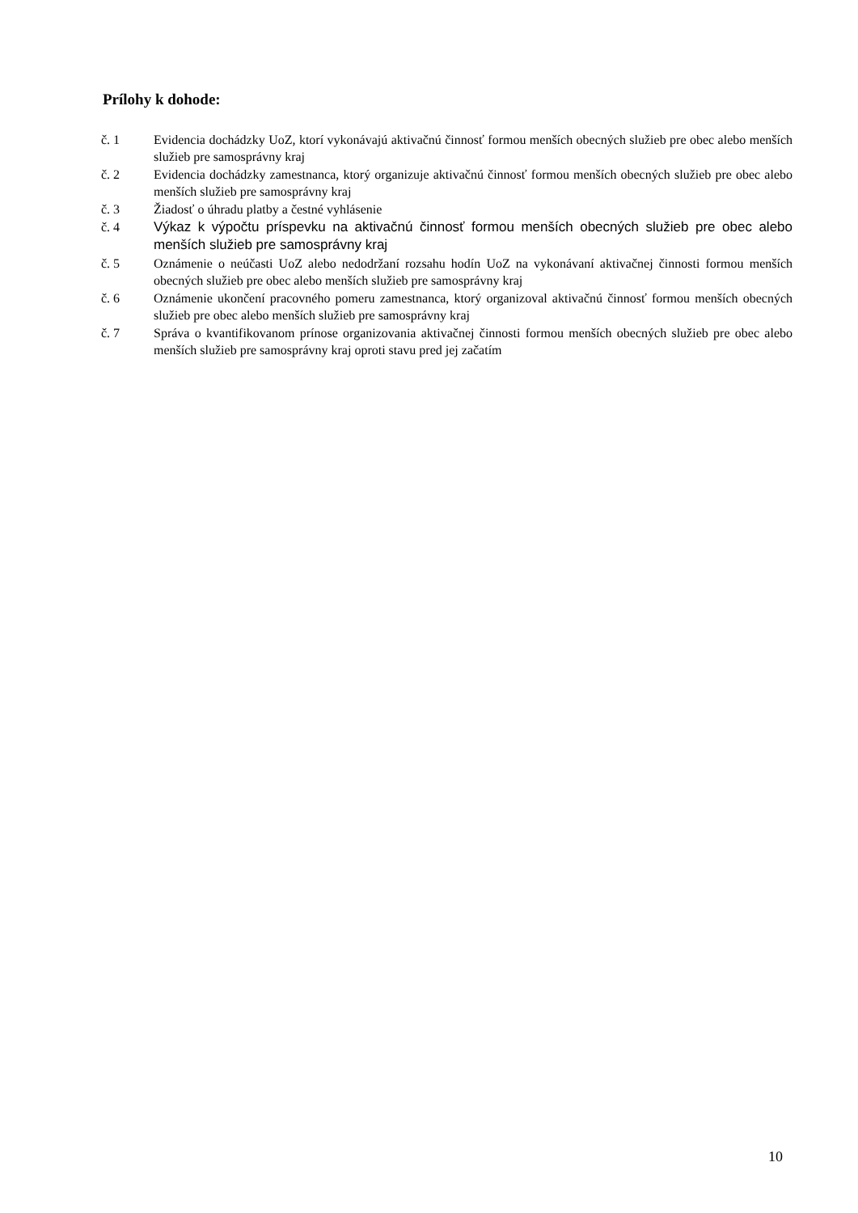Prílohy k dohode:
č. 1 Evidencia dochádzky UoZ, ktorí vykonávajú aktivačnú činnosť formou menších obecných služieb pre obec alebo menších služieb pre samosprávny kraj
č. 2 Evidencia dochádzky zamestnanca, ktorý organizuje aktivačnú činnosť formou menších obecných služieb pre obec alebo menších služieb pre samosprávny kraj
č. 3 Žiadosť o úhradu platby a čestné vyhlásenie
č. 4
Výkaz k výpočtu príspevku na aktivačnú činnosť formou menších obecných služieb pre obec alebo menších služieb pre samosprávny kraj
č. 5 Oznámenie o neúčasti UoZ alebo nedodržaní rozsahu hodín UoZ na vykonávaní aktivačnej činnosti formou menších obecných služieb pre obec alebo menších služieb pre samosprávny kraj
č. 6 Oznámenie ukončení pracovného pomeru zamestnanca, ktorý organizoval aktivačnú činnosť formou menších obecných služieb pre obec alebo menších služieb pre samosprávny kraj
č. 7 Správa o kvantifikovanom prínose organizovania aktivačnej činnosti formou menších obecných služieb pre obec alebo menších služieb pre samosprávny kraj oproti stavu pred jej začatím
10